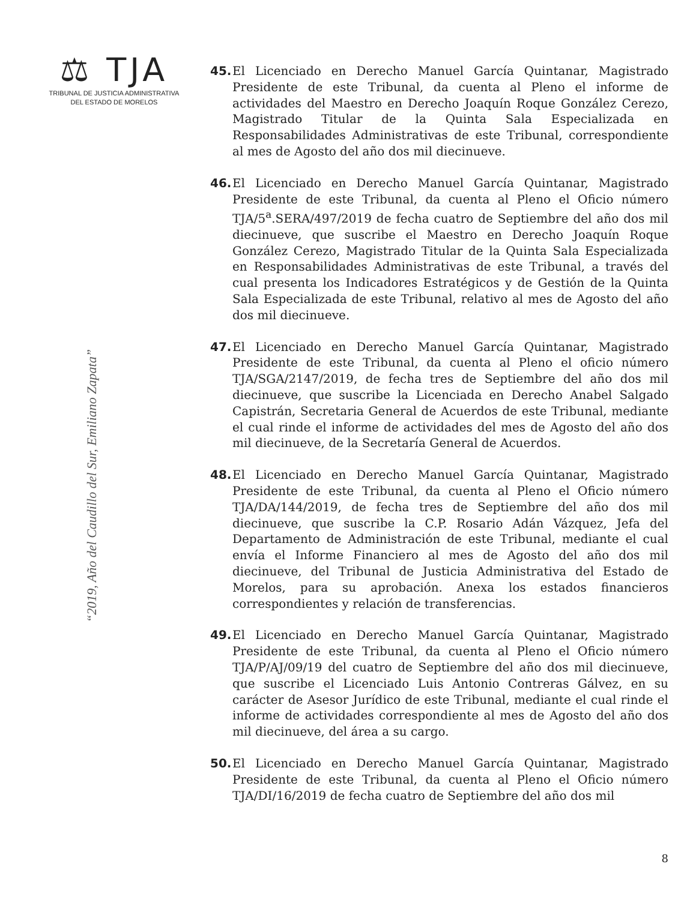⚖ TJA
TRIBUNAL DE JUSTICIA ADMINISTRATIVA
DEL ESTADO DE MORELOS
“2019, Año del Caudillo del Sur, Emiliano Zapata”
45. El Licenciado en Derecho Manuel García Quintanar, Magistrado Presidente de este Tribunal, da cuenta al Pleno el informe de actividades del Maestro en Derecho Joaquín Roque González Cerezo, Magistrado Titular de la Quinta Sala Especializada en Responsabilidades Administrativas de este Tribunal, correspondiente al mes de Agosto del año dos mil diecinueve.
46. El Licenciado en Derecho Manuel García Quintanar, Magistrado Presidente de este Tribunal, da cuenta al Pleno el Oficio número TJA/5<sup>a</sup>.SERA/497/2019 de fecha cuatro de Septiembre del año dos mil diecinueve, que suscribe el Maestro en Derecho Joaquín Roque González Cerezo, Magistrado Titular de la Quinta Sala Especializada en Responsabilidades Administrativas de este Tribunal, a través del cual presenta los Indicadores Estratégicos y de Gestión de la Quinta Sala Especializada de este Tribunal, relativo al mes de Agosto del año dos mil diecinueve.
47. El Licenciado en Derecho Manuel García Quintanar, Magistrado Presidente de este Tribunal, da cuenta al Pleno el oficio número TJA/SGA/2147/2019, de fecha tres de Septiembre del año dos mil diecinueve, que suscribe la Licenciada en Derecho Anabel Salgado Capistrán, Secretaria General de Acuerdos de este Tribunal, mediante el cual rinde el informe de actividades del mes de Agosto del año dos mil diecinueve, de la Secretaría General de Acuerdos.
48. El Licenciado en Derecho Manuel García Quintanar, Magistrado Presidente de este Tribunal, da cuenta al Pleno el Oficio número TJA/DA/144/2019, de fecha tres de Septiembre del año dos mil diecinueve, que suscribe la C.P. Rosario Adán Vázquez, Jefa del Departamento de Administración de este Tribunal, mediante el cual envía el Informe Financiero al mes de Agosto del año dos mil diecinueve, del Tribunal de Justicia Administrativa del Estado de Morelos, para su aprobación. Anexa los estados financieros correspondientes y relación de transferencias.
49. El Licenciado en Derecho Manuel García Quintanar, Magistrado Presidente de este Tribunal, da cuenta al Pleno el Oficio número TJA/P/AJ/09/19 del cuatro de Septiembre del año dos mil diecinueve, que suscribe el Licenciado Luis Antonio Contreras Gálvez, en su carácter de Asesor Jurídico de este Tribunal, mediante el cual rinde el informe de actividades correspondiente al mes de Agosto del año dos mil diecinueve, del área a su cargo.
50. El Licenciado en Derecho Manuel García Quintanar, Magistrado Presidente de este Tribunal, da cuenta al Pleno el Oficio número TJA/DI/16/2019 de fecha cuatro de Septiembre del año dos mil
8